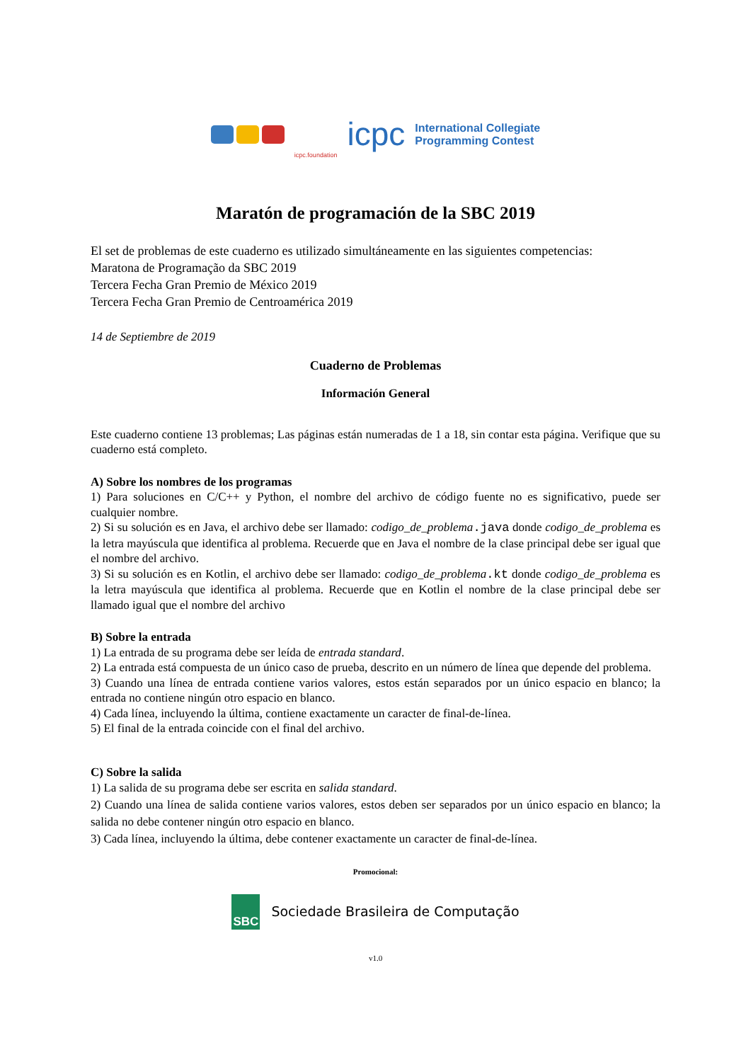icpc.foundation
icpc
International Collegiate
Programming Contest
Maratón de programación de la SBC 2019
El set de problemas de este cuaderno es utilizado simultáneamente en las siguientes competencias:
Maratona de Programação da SBC 2019
Tercera Fecha Gran Premio de México 2019
Tercera Fecha Gran Premio de Centroamérica 2019
14 de Septiembre de 2019
Cuaderno de Problemas
Información General
Este cuaderno contiene 13 problemas; Las páginas están numeradas de 1 a 18, sin contar esta página. Verifique que su cuaderno está completo.
A) Sobre los nombres de los programas
1) Para soluciones en C/C++ y Python, el nombre del archivo de código fuente no es significativo, puede ser cualquier nombre.
2) Si su solución es en Java, el archivo debe ser llamado: codigo_de_problema.java donde codigo_de_problema es la letra mayúscula que identifica al problema. Recuerde que en Java el nombre de la clase principal debe ser igual que el nombre del archivo.
3) Si su solución es en Kotlin, el archivo debe ser llamado: codigo_de_problema.kt donde codigo_de_problema es la letra mayúscula que identifica al problema. Recuerde que en Kotlin el nombre de la clase principal debe ser llamado igual que el nombre del archivo
B) Sobre la entrada
1) La entrada de su programa debe ser leída de entrada standard.
2) La entrada está compuesta de un único caso de prueba, descrito en un número de línea que depende del problema.
3) Cuando una línea de entrada contiene varios valores, estos están separados por un único espacio en blanco; la entrada no contiene ningún otro espacio en blanco.
4) Cada línea, incluyendo la última, contiene exactamente un caracter de final-de-línea.
5) El final de la entrada coincide con el final del archivo.
C) Sobre la salida
1) La salida de su programa debe ser escrita en salida standard.
2) Cuando una línea de salida contiene varios valores, estos deben ser separados por un único espacio en blanco; la salida no debe contener ningún otro espacio en blanco.
3) Cada línea, incluyendo la última, debe contener exactamente un caracter de final-de-línea.
Promocional:
SBC
Sociedade Brasileira de Computação
v1.0